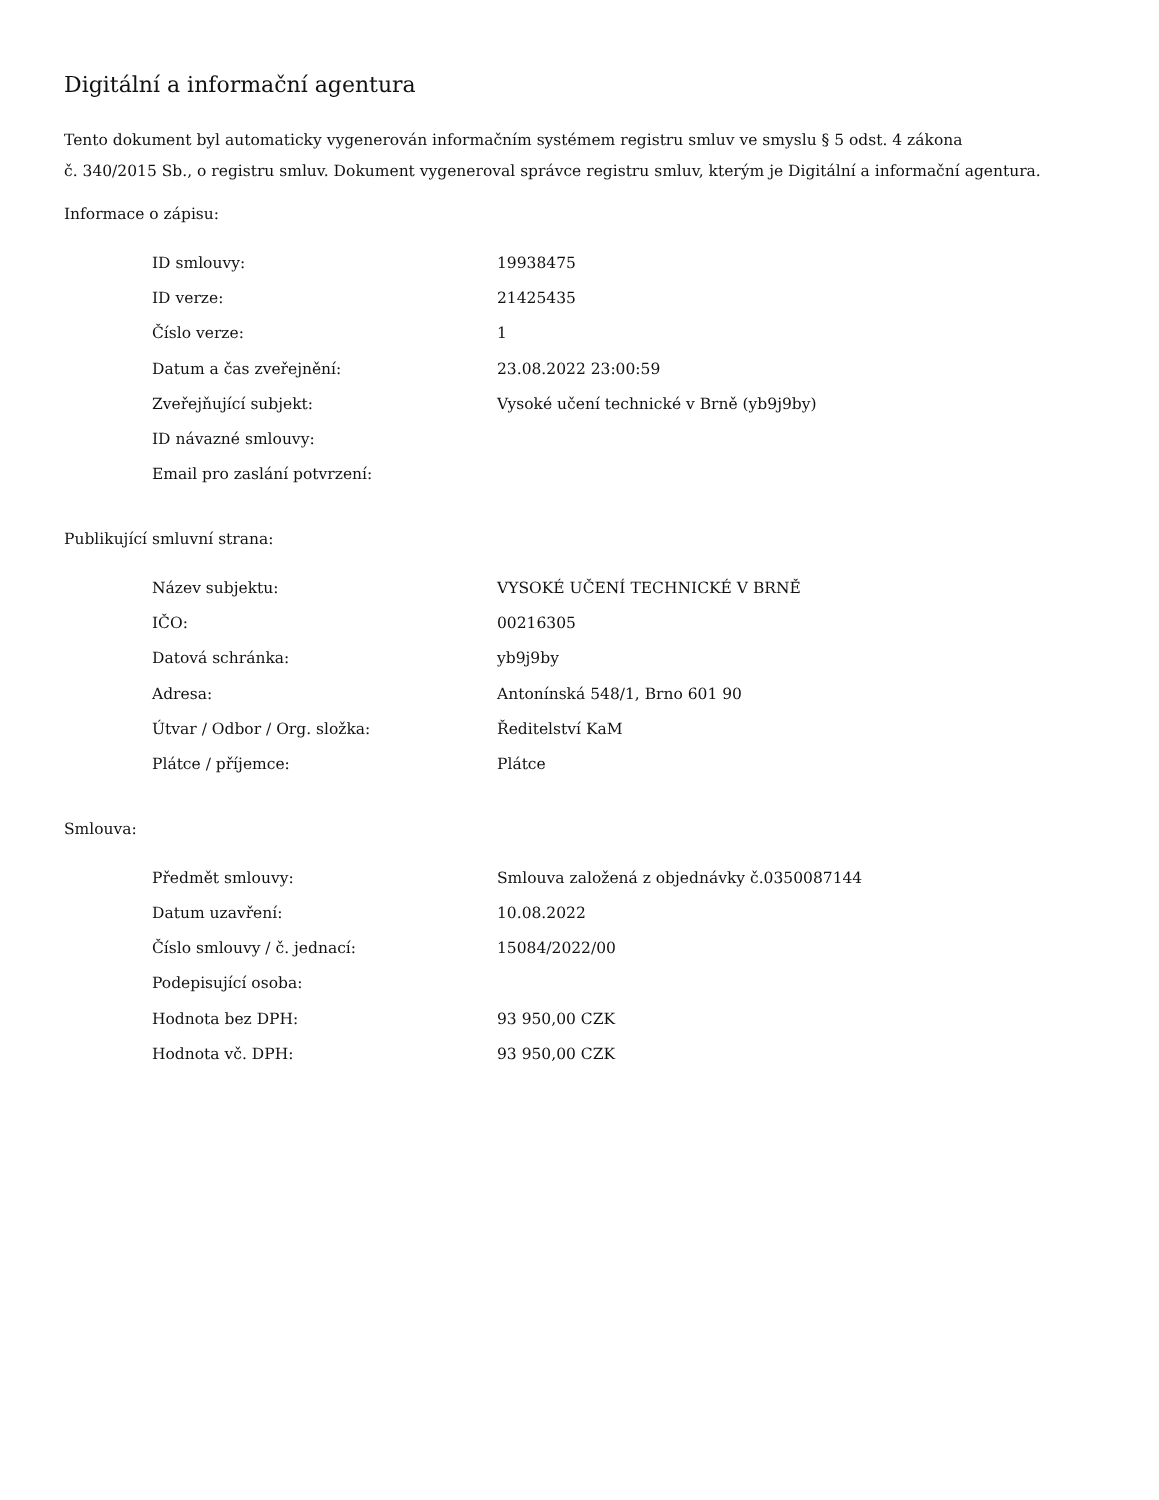Digitální a informační agentura
Tento dokument byl automaticky vygenerován informačním systémem registru smluv ve smyslu § 5 odst. 4 zákona
č. 340/2015 Sb., o registru smluv. Dokument vygeneroval správce registru smluv, kterým je Digitální a informační agentura.
Informace o zápisu:
| ID smlouvy: | 19938475 |
| ID verze: | 21425435 |
| Číslo verze: | 1 |
| Datum a čas zveřejnění: | 23.08.2022 23:00:59 |
| Zveřejňující subjekt: | Vysoké učení technické v Brně (yb9j9by) |
| ID návazné smlouvy: | |
| Email pro zaslání potvrzení: | |
Publikující smluvní strana:
| Název subjektu: | VYSOKÉ UČENÍ TECHNICKÉ V BRNĚ |
| IČO: | 00216305 |
| Datová schránka: | yb9j9by |
| Adresa: | Antonínská 548/1, Brno 601 90 |
| Útvar / Odbor / Org. složka: | Ředitelství KaM |
| Plátce / příjemce: | Plátce |
Smlouva:
| Předmět smlouvy: | Smlouva založená z objednávky č.0350087144 |
| Datum uzavření: | 10.08.2022 |
| Číslo smlouvy / č. jednací: | 15084/2022/00 |
| Podepisující osoba: | |
| Hodnota bez DPH: | 93 950,00 CZK |
| Hodnota vč. DPH: | 93 950,00 CZK |